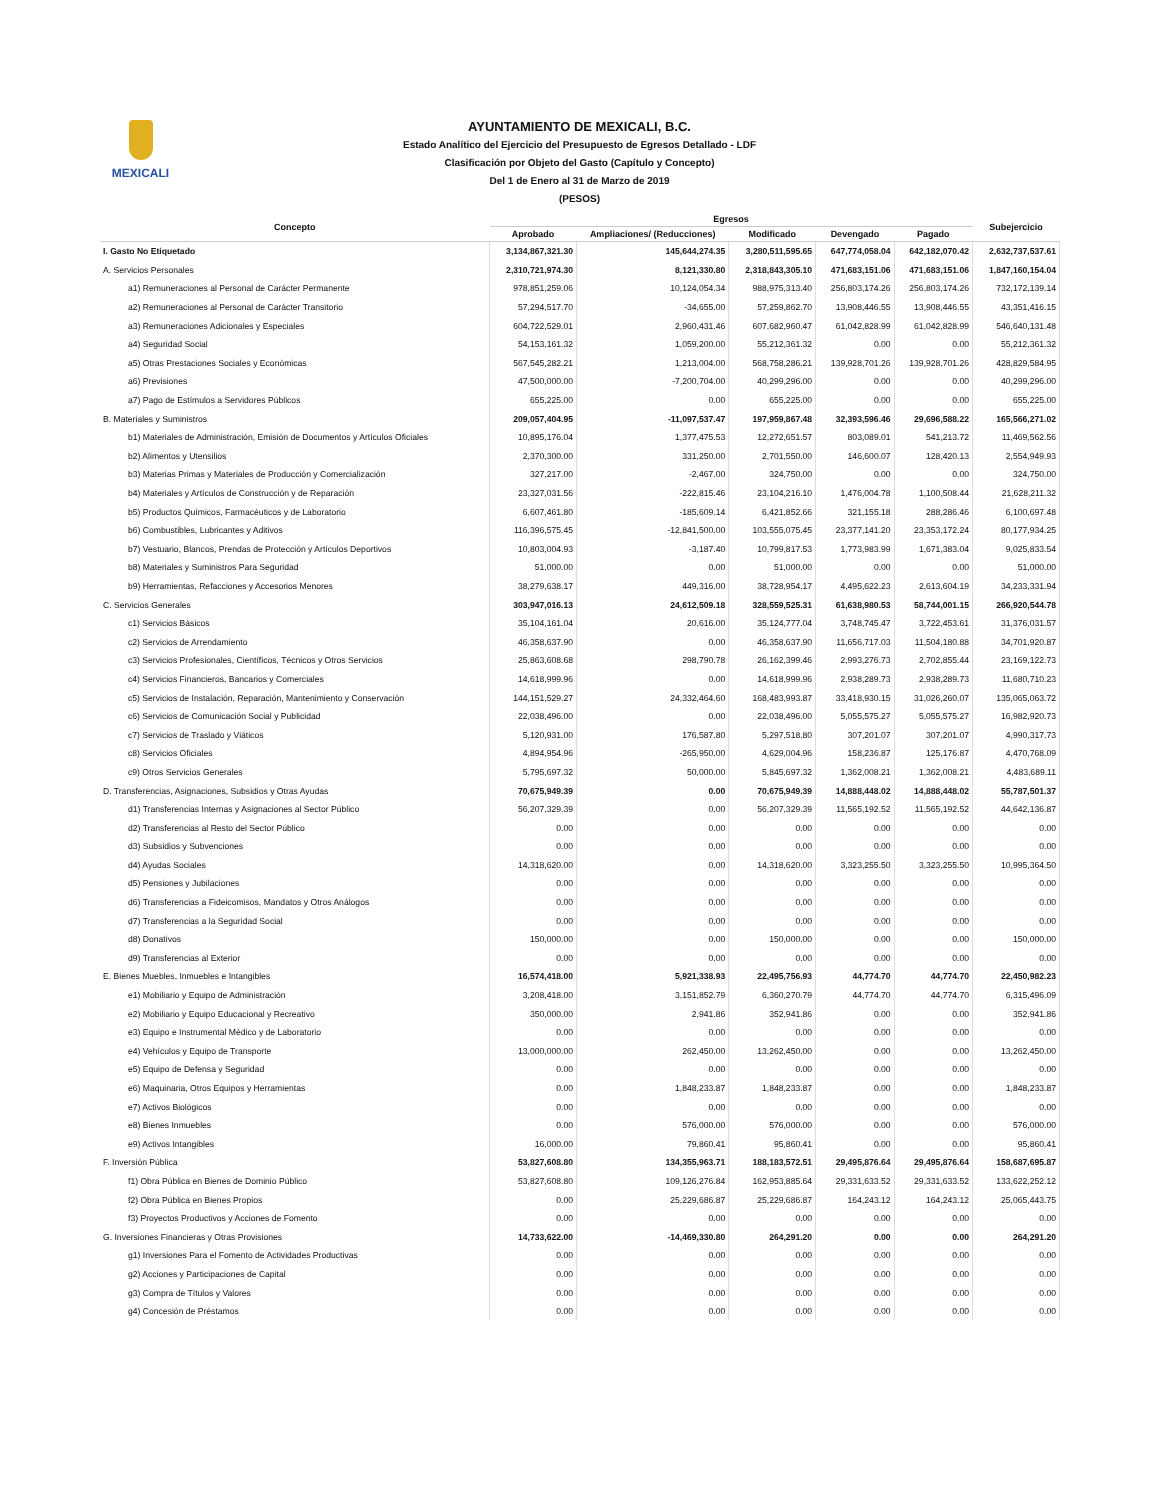MEXICALI
AYUNTAMIENTO DE MEXICALI, B.C.
Estado Analítico del Ejercicio del Presupuesto de Egresos Detallado - LDF
Clasificación por Objeto del Gasto (Capítulo y Concepto)
Del 1 de Enero al 31 de Marzo de 2019
(PESOS)
| Concepto | Egresos | | | | | Subejercicio |
| --- | --- | --- | --- | --- | --- | --- |
| | Aprobado | Ampliaciones/ (Reducciones) | Modificado | Devengado | Pagado | |
| I. Gasto No Etiquetado | 3,134,867,321.30 | 145,644,274.35 | 3,280,511,595.65 | 647,774,058.04 | 642,182,070.42 | 2,632,737,537.61 |
| A. Servicios Personales | 2,310,721,974.30 | 8,121,330.80 | 2,318,843,305.10 | 471,683,151.06 | 471,683,151.06 | 1,847,160,154.04 |
| a1) Remuneraciones al Personal de Carácter Permanente | 978,851,259.06 | 10,124,054.34 | 988,975,313.40 | 256,803,174.26 | 256,803,174.26 | 732,172,139.14 |
| a2) Remuneraciones al Personal de Carácter Transitorio | 57,294,517.70 | -34,655.00 | 57,259,862.70 | 13,908,446.55 | 13,908,446.55 | 43,351,416.15 |
| a3) Remuneraciones Adicionales y Especiales | 604,722,529.01 | 2,960,431.46 | 607,682,960.47 | 61,042,828.99 | 61,042,828.99 | 546,640,131.48 |
| a4) Seguridad Social | 54,153,161.32 | 1,059,200.00 | 55,212,361.32 | 0.00 | 0.00 | 55,212,361.32 |
| a5) Otras Prestaciones Sociales y Económicas | 567,545,282.21 | 1,213,004.00 | 568,758,286.21 | 139,928,701.26 | 139,928,701.26 | 428,829,584.95 |
| a6) Previsiones | 47,500,000.00 | -7,200,704.00 | 40,299,296.00 | 0.00 | 0.00 | 40,299,296.00 |
| a7) Pago de Estímulos a Servidores Públicos | 655,225.00 | 0.00 | 655,225.00 | 0.00 | 0.00 | 655,225.00 |
| B. Materiales y Suministros | 209,057,404.95 | -11,097,537.47 | 197,959,867.48 | 32,393,596.46 | 29,696,588.22 | 165,566,271.02 |
| b1) Materiales de Administración, Emisión de Documentos y Artículos Oficiales | 10,895,176.04 | 1,377,475.53 | 12,272,651.57 | 803,089.01 | 541,213.72 | 11,469,562.56 |
| b2) Alimentos y Utensilios | 2,370,300.00 | 331,250.00 | 2,701,550.00 | 146,600.07 | 128,420.13 | 2,554,949.93 |
| b3) Materias Primas y Materiales de Producción y Comercialización | 327,217.00 | -2,467.00 | 324,750.00 | 0.00 | 0.00 | 324,750.00 |
| b4) Materiales y Artículos de Construcción y de Reparación | 23,327,031.56 | -222,815.46 | 23,104,216.10 | 1,476,004.78 | 1,100,508.44 | 21,628,211.32 |
| b5) Productos Químicos, Farmacéuticos y de Laboratorio | 6,607,461.80 | -185,609.14 | 6,421,852.66 | 321,155.18 | 288,286.46 | 6,100,697.48 |
| b6) Combustibles, Lubricantes y Aditivos | 116,396,575.45 | -12,841,500.00 | 103,555,075.45 | 23,377,141.20 | 23,353,172.24 | 80,177,934.25 |
| b7) Vestuario, Blancos, Prendas de Protección y Artículos Deportivos | 10,803,004.93 | -3,187.40 | 10,799,817.53 | 1,773,983.99 | 1,671,383.04 | 9,025,833.54 |
| b8) Materiales y Suministros Para Seguridad | 51,000.00 | 0.00 | 51,000.00 | 0.00 | 0.00 | 51,000.00 |
| b9) Herramientas, Refacciones y Accesorios Menores | 38,279,638.17 | 449,316.00 | 38,728,954.17 | 4,495,622.23 | 2,613,604.19 | 34,233,331.94 |
| C. Servicios Generales | 303,947,016.13 | 24,612,509.18 | 328,559,525.31 | 61,638,980.53 | 58,744,001.15 | 266,920,544.78 |
| c1) Servicios Básicos | 35,104,161.04 | 20,616.00 | 35,124,777.04 | 3,748,745.47 | 3,722,453.61 | 31,376,031.57 |
| c2) Servicios de Arrendamiento | 46,358,637.90 | 0.00 | 46,358,637.90 | 11,656,717.03 | 11,504,180.88 | 34,701,920.87 |
| c3) Servicios Profesionales, Científicos, Técnicos y Otros Servicios | 25,863,608.68 | 298,790.78 | 26,162,399.46 | 2,993,276.73 | 2,702,855.44 | 23,169,122.73 |
| c4) Servicios Financieros, Bancarios y Comerciales | 14,618,999.96 | 0.00 | 14,618,999.96 | 2,938,289.73 | 2,938,289.73 | 11,680,710.23 |
| c5) Servicios de Instalación, Reparación, Mantenimiento y Conservación | 144,151,529.27 | 24,332,464.60 | 168,483,993.87 | 33,418,930.15 | 31,026,260.07 | 135,065,063.72 |
| c6) Servicios de Comunicación Social y Publicidad | 22,038,496.00 | 0.00 | 22,038,496.00 | 5,055,575.27 | 5,055,575.27 | 16,982,920.73 |
| c7) Servicios de Traslado y Viáticos | 5,120,931.00 | 176,587.80 | 5,297,518.80 | 307,201.07 | 307,201.07 | 4,990,317.73 |
| c8) Servicios Oficiales | 4,894,954.96 | -265,950.00 | 4,629,004.96 | 158,236.87 | 125,176.87 | 4,470,768.09 |
| c9) Otros Servicios Generales | 5,795,697.32 | 50,000.00 | 5,845,697.32 | 1,362,008.21 | 1,362,008.21 | 4,483,689.11 |
| D. Transferencias, Asignaciones, Subsidios y Otras Ayudas | 70,675,949.39 | 0.00 | 70,675,949.39 | 14,888,448.02 | 14,888,448.02 | 55,787,501.37 |
| d1) Transferencias Internas y Asignaciones al Sector Público | 56,207,329.39 | 0.00 | 56,207,329.39 | 11,565,192.52 | 11,565,192.52 | 44,642,136.87 |
| d2) Transferencias al Resto del Sector Público | 0.00 | 0.00 | 0.00 | 0.00 | 0.00 | 0.00 |
| d3) Subsidios y Subvenciones | 0.00 | 0.00 | 0.00 | 0.00 | 0.00 | 0.00 |
| d4) Ayudas Sociales | 14,318,620.00 | 0.00 | 14,318,620.00 | 3,323,255.50 | 3,323,255.50 | 10,995,364.50 |
| d5) Pensiones y Jubilaciones | 0.00 | 0.00 | 0.00 | 0.00 | 0.00 | 0.00 |
| d6) Transferencias a Fideicomisos, Mandatos y Otros Análogos | 0.00 | 0.00 | 0.00 | 0.00 | 0.00 | 0.00 |
| d7) Transferencias a la Seguridad Social | 0.00 | 0.00 | 0.00 | 0.00 | 0.00 | 0.00 |
| d8) Donativos | 150,000.00 | 0.00 | 150,000.00 | 0.00 | 0.00 | 150,000.00 |
| d9) Transferencias al Exterior | 0.00 | 0.00 | 0.00 | 0.00 | 0.00 | 0.00 |
| E. Bienes Muebles, Inmuebles e Intangibles | 16,574,418.00 | 5,921,338.93 | 22,495,756.93 | 44,774.70 | 44,774.70 | 22,450,982.23 |
| e1) Mobiliario y Equipo de Administración | 3,208,418.00 | 3,151,852.79 | 6,360,270.79 | 44,774.70 | 44,774.70 | 6,315,496.09 |
| e2) Mobiliario y Equipo Educacional y Recreativo | 350,000.00 | 2,941.86 | 352,941.86 | 0.00 | 0.00 | 352,941.86 |
| e3) Equipo e Instrumental Médico y de Laboratorio | 0.00 | 0.00 | 0.00 | 0.00 | 0.00 | 0.00 |
| e4) Vehículos y Equipo de Transporte | 13,000,000.00 | 262,450.00 | 13,262,450.00 | 0.00 | 0.00 | 13,262,450.00 |
| e5) Equipo de Defensa y Seguridad | 0.00 | 0.00 | 0.00 | 0.00 | 0.00 | 0.00 |
| e6) Maquinaria, Otros Equipos y Herramientas | 0.00 | 1,848,233.87 | 1,848,233.87 | 0.00 | 0.00 | 1,848,233.87 |
| e7) Activos Biológicos | 0.00 | 0.00 | 0.00 | 0.00 | 0.00 | 0.00 |
| e8) Bienes Inmuebles | 0.00 | 576,000.00 | 576,000.00 | 0.00 | 0.00 | 576,000.00 |
| e9) Activos Intangibles | 16,000.00 | 79,860.41 | 95,860.41 | 0.00 | 0.00 | 95,860.41 |
| F. Inversión Pública | 53,827,608.80 | 134,355,963.71 | 188,183,572.51 | 29,495,876.64 | 29,495,876.64 | 158,687,695.87 |
| f1) Obra Pública en Bienes de Dominio Público | 53,827,608.80 | 109,126,276.84 | 162,953,885.64 | 29,331,633.52 | 29,331,633.52 | 133,622,252.12 |
| f2) Obra Pública en Bienes Propios | 0.00 | 25,229,686.87 | 25,229,686.87 | 164,243.12 | 164,243.12 | 25,065,443.75 |
| f3) Proyectos Productivos y Acciones de Fomento | 0.00 | 0.00 | 0.00 | 0.00 | 0.00 | 0.00 |
| G. Inversiones Financieras y Otras Provisiones | 14,733,622.00 | -14,469,330.80 | 264,291.20 | 0.00 | 0.00 | 264,291.20 |
| g1) Inversiones Para el Fomento de Actividades Productivas | 0.00 | 0.00 | 0.00 | 0.00 | 0.00 | 0.00 |
| g2) Acciones y Participaciones de Capital | 0.00 | 0.00 | 0.00 | 0.00 | 0.00 | 0.00 |
| g3) Compra de Títulos y Valores | 0.00 | 0.00 | 0.00 | 0.00 | 0.00 | 0.00 |
| g4) Concesión de Préstamos | 0.00 | 0.00 | 0.00 | 0.00 | 0.00 | 0.00 |